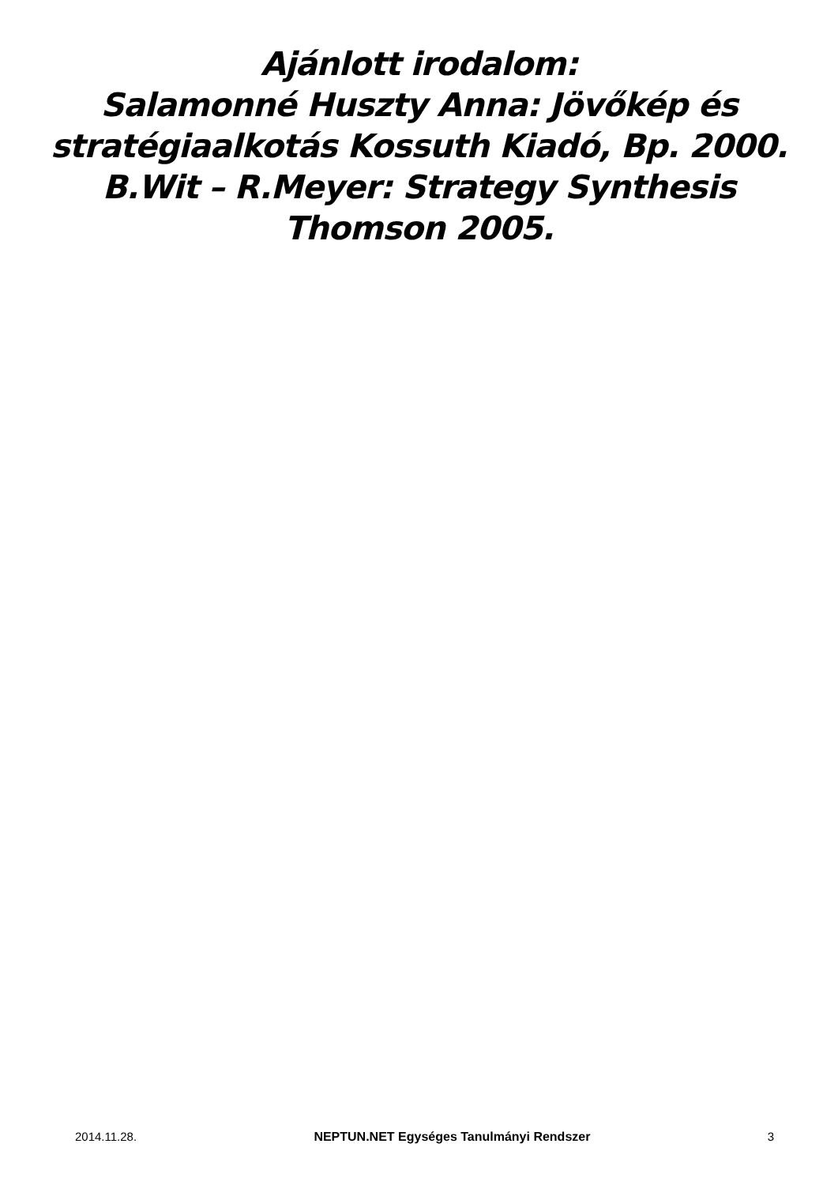Ajánlott irodalom:
Salamonné Huszty Anna: Jövőkép és
stratégiaalkotás Kossuth Kiadó, Bp. 2000.
B.Wit – R.Meyer: Strategy Synthesis
Thomson 2005.
2014.11.28. NEPTUN.NET Egységes Tanulmányi Rendszer 3